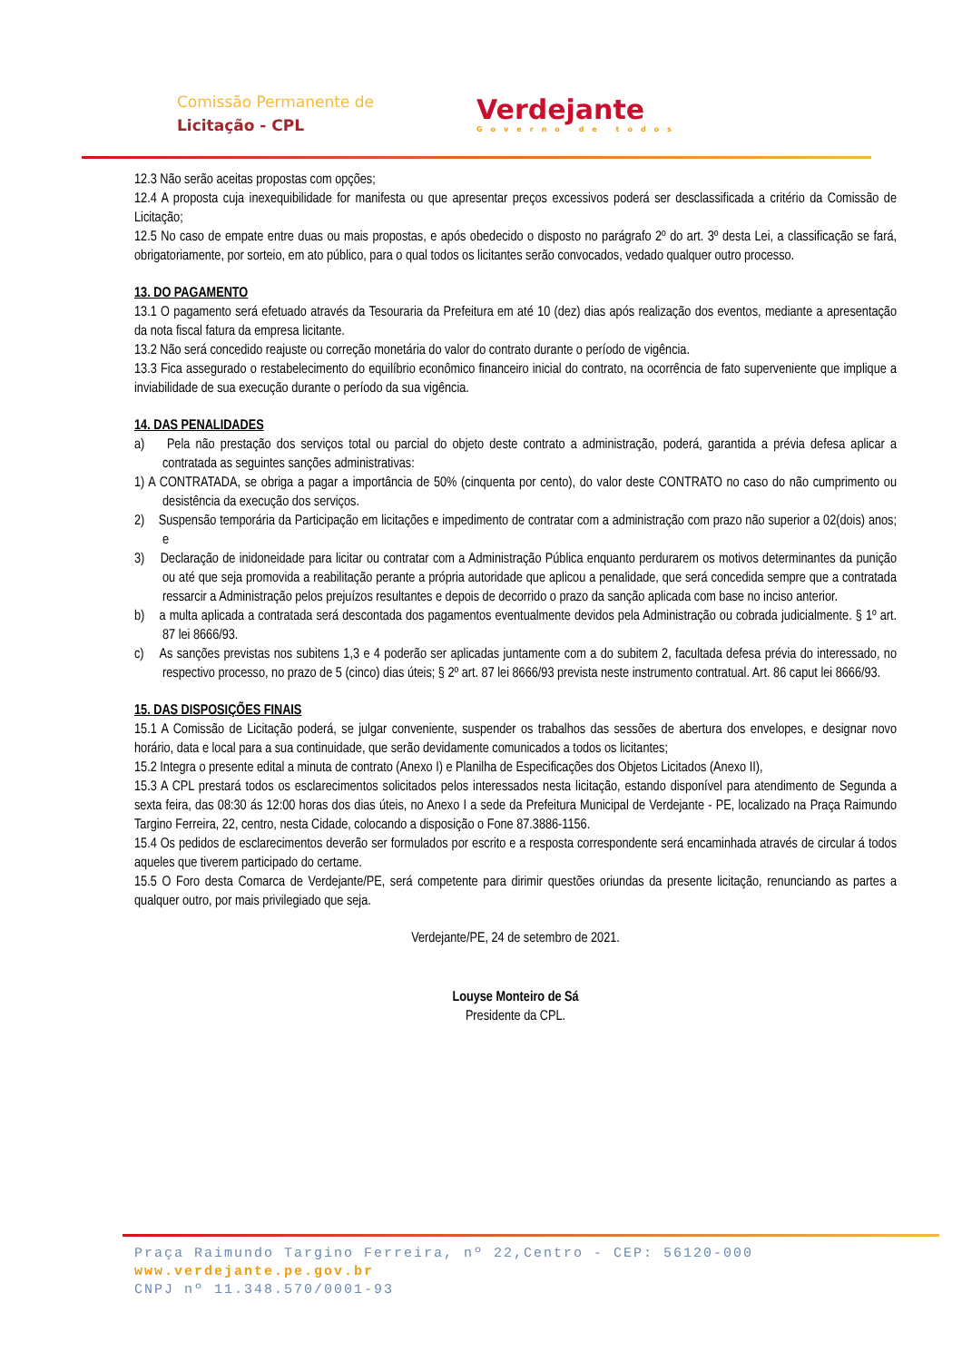Comissão Permanente de
Licitação - CPL
Verdejante
Governo de todos
12.3 Não serão aceitas propostas com opções;
12.4 A proposta cuja inexequibilidade for manifesta ou que apresentar preços excessivos poderá ser desclassificada a critério da Comissão de Licitação;
12.5 No caso de empate entre duas ou mais propostas, e após obedecido o disposto no parágrafo 2º do art. 3º desta Lei, a classificação se fará, obrigatoriamente, por sorteio, em ato público, para o qual todos os licitantes serão convocados, vedado qualquer outro processo.
13. DO PAGAMENTO
13.1 O pagamento será efetuado através da Tesouraria da Prefeitura em até 10 (dez) dias após realização dos eventos, mediante a apresentação da nota fiscal fatura da empresa licitante.
13.2 Não será concedido reajuste ou correção monetária do valor do contrato durante o período de vigência.
13.3 Fica assegurado o restabelecimento do equilíbrio econômico financeiro inicial do contrato, na ocorrência de fato superveniente que implique a inviabilidade de sua execução durante o período da sua vigência.
14. DAS PENALIDADES
a) Pela não prestação dos serviços total ou parcial do objeto deste contrato a administração, poderá, garantida a prévia defesa aplicar a contratada as seguintes sanções administrativas:
1) A CONTRATADA, se obriga a pagar a importância de 50% (cinquenta por cento), do valor deste CONTRATO no caso do não cumprimento ou desistência da execução dos serviços.
2) Suspensão temporária da Participação em licitações e impedimento de contratar com a administração com prazo não superior a 02(dois) anos; e
3) Declaração de inidoneidade para licitar ou contratar com a Administração Pública enquanto perdurarem os motivos determinantes da punição ou até que seja promovida a reabilitação perante a própria autoridade que aplicou a penalidade, que será concedida sempre que a contratada ressarcir a Administração pelos prejuízos resultantes e depois de decorrido o prazo da sanção aplicada com base no inciso anterior.
b) a multa aplicada a contratada será descontada dos pagamentos eventualmente devidos pela Administração ou cobrada judicialmente. § 1º art. 87 lei 8666/93.
c) As sanções previstas nos subitens 1,3 e 4 poderão ser aplicadas juntamente com a do subitem 2, facultada defesa prévia do interessado, no respectivo processo, no prazo de 5 (cinco) dias úteis; § 2º art. 87 lei 8666/93 prevista neste instrumento contratual. Art. 86 caput lei 8666/93.
15. DAS DISPOSIÇÕES FINAIS
15.1 A Comissão de Licitação poderá, se julgar conveniente, suspender os trabalhos das sessões de abertura dos envelopes, e designar novo horário, data e local para a sua continuidade, que serão devidamente comunicados a todos os licitantes;
15.2 Integra o presente edital a minuta de contrato (Anexo I) e Planilha de Especificações dos Objetos Licitados (Anexo II),
15.3 A CPL prestará todos os esclarecimentos solicitados pelos interessados nesta licitação, estando disponível para atendimento de Segunda a sexta feira, das 08:30 ás 12:00 horas dos dias úteis, no Anexo I a sede da Prefeitura Municipal de Verdejante - PE, localizado na Praça Raimundo Targino Ferreira, 22, centro, nesta Cidade, colocando a disposição o Fone 87.3886-1156.
15.4 Os pedidos de esclarecimentos deverão ser formulados por escrito e a resposta correspondente será encaminhada através de circular á todos aqueles que tiverem participado do certame.
15.5 O Foro desta Comarca de Verdejante/PE, será competente para dirimir questões oriundas da presente licitação, renunciando as partes a qualquer outro, por mais privilegiado que seja.
Verdejante/PE, 24 de setembro de 2021.
Louyse Monteiro de Sá
Presidente da CPL.
Praça Raimundo Targino Ferreira, nº 22,Centro - CEP: 56120-000
www.verdejante.pe.gov.br
CNPJ nº 11.348.570/0001-93